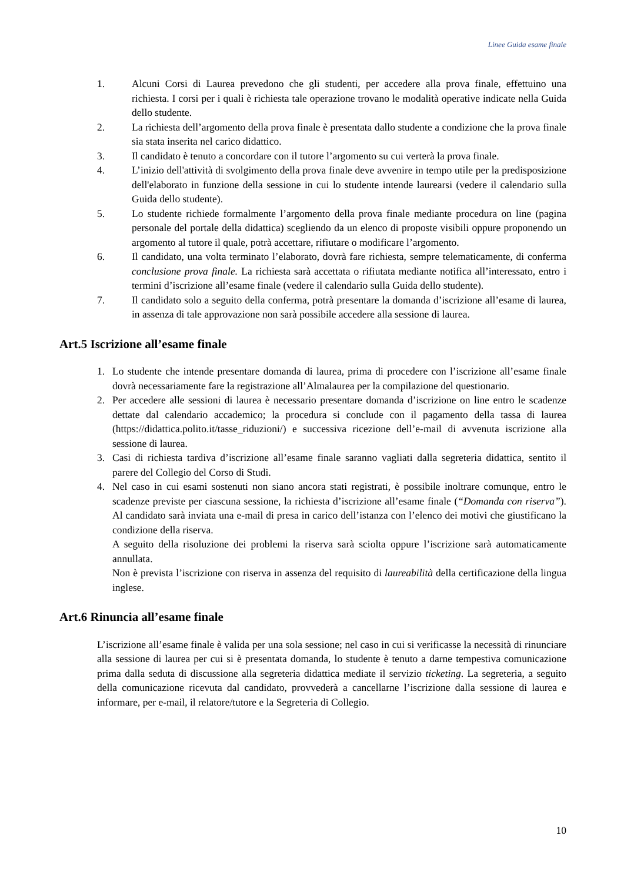Linee Guida esame finale
1. Alcuni Corsi di Laurea prevedono che gli studenti, per accedere alla prova finale, effettuino una richiesta. I corsi per i quali è richiesta tale operazione trovano le modalità operative indicate nella Guida dello studente.
2. La richiesta dell’argomento della prova finale è presentata dallo studente a condizione che la prova finale sia stata inserita nel carico didattico.
3. Il candidato è tenuto a concordare con il tutore l’argomento su cui verterà la prova finale.
4. L’inizio dell'attività di svolgimento della prova finale deve avvenire in tempo utile per la predisposizione dell'elaborato in funzione della sessione in cui lo studente intende laurearsi (vedere il calendario sulla Guida dello studente).
5. Lo studente richiede formalmente l’argomento della prova finale mediante procedura on line (pagina personale del portale della didattica) scegliendo da un elenco di proposte visibili oppure proponendo un argomento al tutore il quale, potrà accettare, rifiutare o modificare l’argomento.
6. Il candidato, una volta terminato l’elaborato, dovrà fare richiesta, sempre telematicamente, di conferma conclusione prova finale. La richiesta sarà accettata o rifiutata mediante notifica all’interessato, entro i termini d’iscrizione all’esame finale (vedere il calendario sulla Guida dello studente).
7. Il candidato solo a seguito della conferma, potrà presentare la domanda d’iscrizione all’esame di laurea, in assenza di tale approvazione non sarà possibile accedere alla sessione di laurea.
Art.5 Iscrizione all’esame finale
1. Lo studente che intende presentare domanda di laurea, prima di procedere con l’iscrizione all’esame finale dovrà necessariamente fare la registrazione all’Almalaurea per la compilazione del questionario.
2. Per accedere alle sessioni di laurea è necessario presentare domanda d’iscrizione on line entro le scadenze dettate dal calendario accademico; la procedura si conclude con il pagamento della tassa di laurea (https://didattica.polito.it/tasse_riduzioni/) e successiva ricezione dell’e-mail di avvenuta iscrizione alla sessione di laurea.
3. Casi di richiesta tardiva d’iscrizione all’esame finale saranno vagliati dalla segreteria didattica, sentito il parere del Collegio del Corso di Studi.
4. Nel caso in cui esami sostenuti non siano ancora stati registrati, è possibile inoltrare comunque, entro le scadenze previste per ciascuna sessione, la richiesta d’iscrizione all’esame finale (“Domanda con riserva”). Al candidato sarà inviata una e-mail di presa in carico dell’istanza con l’elenco dei motivi che giustificano la condizione della riserva.
A seguito della risoluzione dei problemi la riserva sarà sciolta oppure l’iscrizione sarà automaticamente annullata.
Non è prevista l’iscrizione con riserva in assenza del requisito di laureabilità della certificazione della lingua inglese.
Art.6 Rinuncia all’esame finale
L’iscrizione all’esame finale è valida per una sola sessione; nel caso in cui si verificasse la necessità di rinunciare alla sessione di laurea per cui si è presentata domanda, lo studente è tenuto a darne tempestiva comunicazione prima dalla seduta di discussione alla segreteria didattica mediate il servizio ticketing. La segreteria, a seguito della comunicazione ricevuta dal candidato, provvederà a cancellarne l’iscrizione dalla sessione di laurea e informare, per e-mail, il relatore/tutore e la Segreteria di Collegio.
10